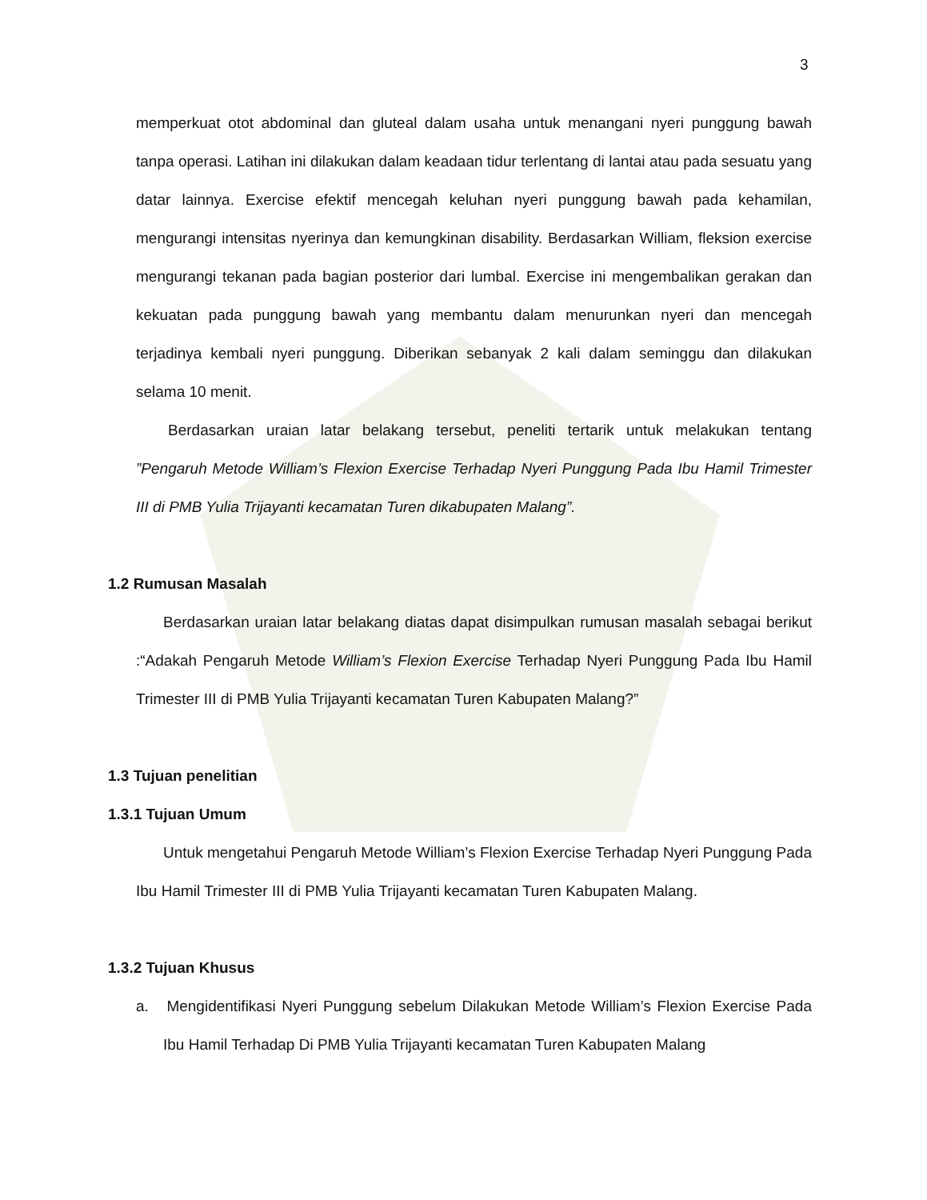3
memperkuat otot abdominal dan gluteal dalam usaha untuk menangani nyeri punggung bawah tanpa operasi. Latihan ini dilakukan dalam keadaan tidur terlentang di lantai atau pada sesuatu yang datar lainnya. Exercise efektif mencegah keluhan nyeri punggung bawah pada kehamilan, mengurangi intensitas nyerinya dan kemungkinan disability. Berdasarkan William, fleksion exercise mengurangi tekanan pada bagian posterior dari lumbal. Exercise ini mengembalikan gerakan dan kekuatan pada punggung bawah yang membantu dalam menurunkan nyeri dan mencegah terjadinya kembali nyeri punggung. Diberikan sebanyak 2 kali dalam seminggu dan dilakukan selama 10 menit.
Berdasarkan uraian latar belakang tersebut, peneliti tertarik untuk melakukan tentang ”Pengaruh Metode William’s Flexion Exercise Terhadap Nyeri Punggung Pada Ibu Hamil Trimester III di PMB Yulia Trijayanti kecamatan Turen dikabupaten Malang”.
1.2 Rumusan Masalah
Berdasarkan uraian latar belakang diatas dapat disimpulkan rumusan masalah sebagai berikut :“Adakah Pengaruh Metode William’s Flexion Exercise Terhadap Nyeri Punggung Pada Ibu Hamil Trimester III di PMB Yulia Trijayanti kecamatan Turen Kabupaten Malang?”
1.3 Tujuan penelitian
1.3.1 Tujuan Umum
Untuk mengetahui Pengaruh Metode William’s Flexion Exercise Terhadap Nyeri Punggung Pada Ibu Hamil Trimester III di PMB Yulia Trijayanti kecamatan Turen Kabupaten Malang.
1.3.2 Tujuan Khusus
a. Mengidentifikasi Nyeri Punggung sebelum Dilakukan Metode William’s Flexion Exercise Pada Ibu Hamil Terhadap Di PMB Yulia Trijayanti kecamatan Turen Kabupaten Malang